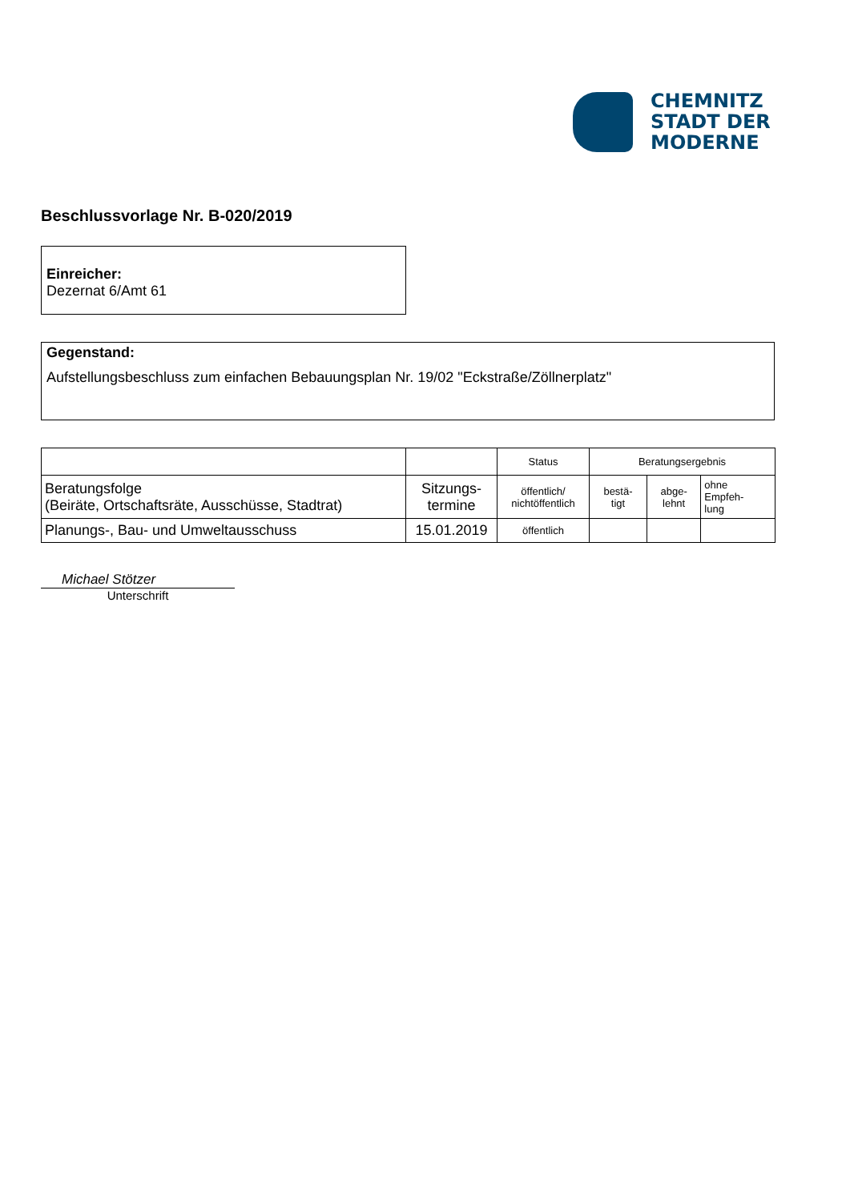CHEMNITZ
STADT DER
MODERNE
Beschlussvorlage Nr. B-020/2019
Einreicher:
Dezernat 6/Amt 61
Gegenstand:
Aufstellungsbeschluss zum einfachen Bebauungsplan Nr. 19/02 "Eckstraße/Zöllnerplatz"
| | | Status | Beratungsergebnis | | |
| --- | --- | --- | --- | --- | --- |
| Beratungsfolge (Beiräte, Ortschaftsräte, Ausschüsse, Stadtrat) | Sitzungs- termine | öffentlich/ nichtöffentlich | bestä- tigt | abge- lehnt | ohne Empfeh- lung |
| Planungs-, Bau- und Umweltausschuss | 15.01.2019 | öffentlich | | | |
Michael Stötzer
Unterschrift